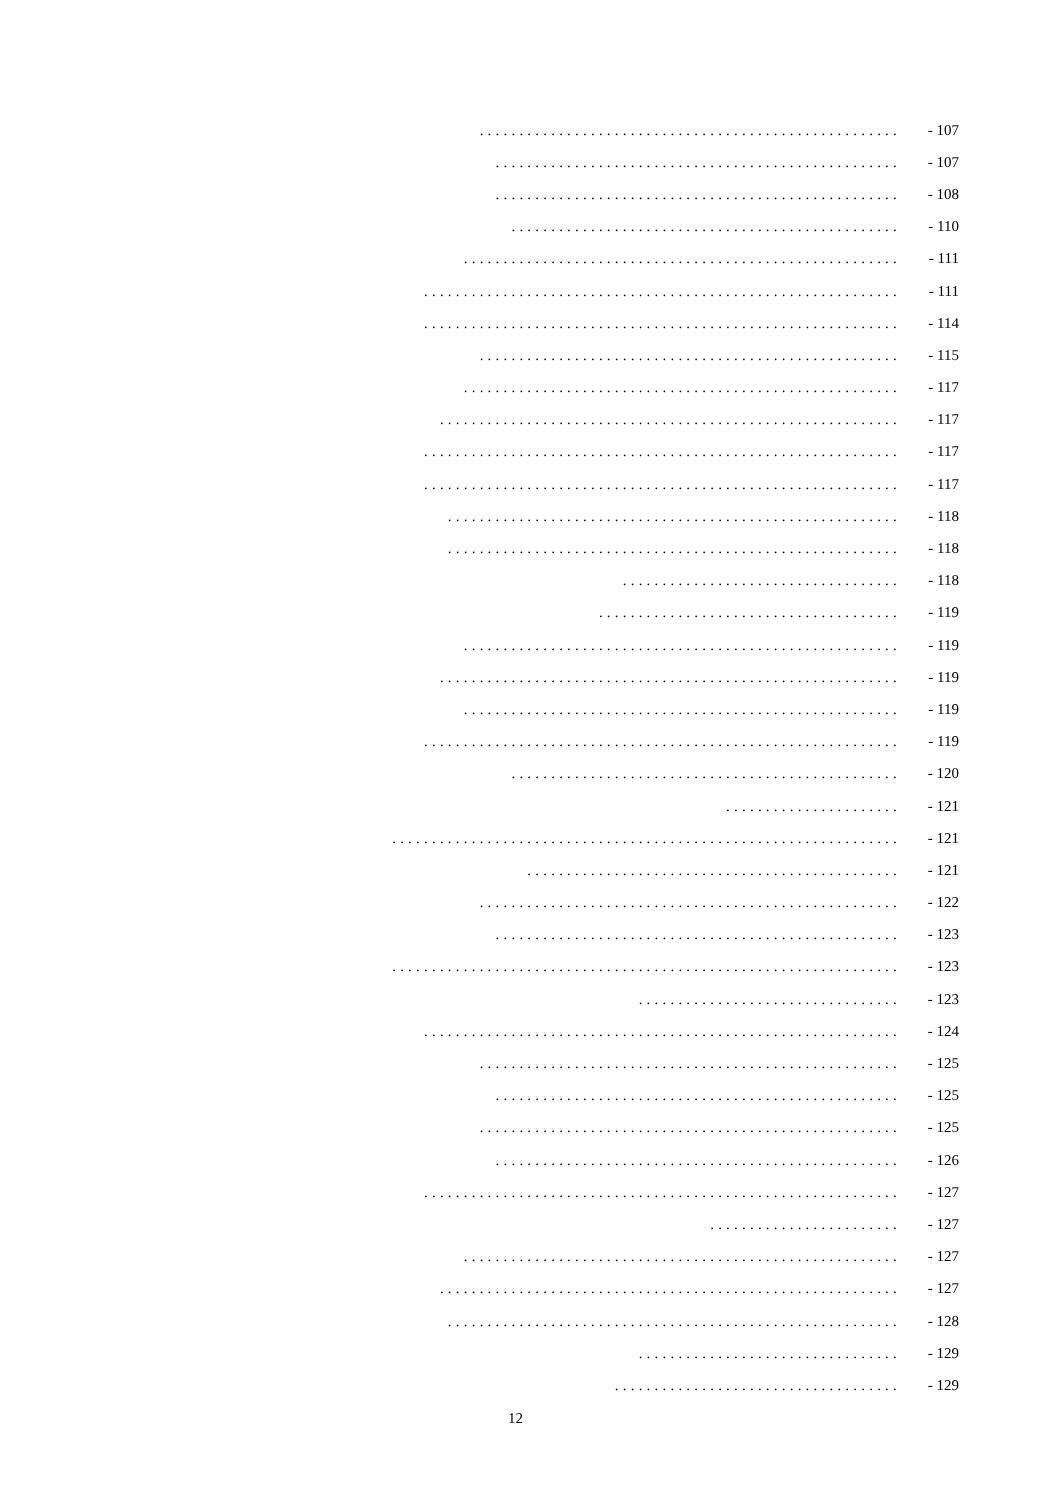..................................................... - 107
................................................... - 107
................................................... - 108
................................................. - 110
....................................................... - 111
............................................................ - 111
............................................................ - 114
..................................................... - 115
....................................................... - 117
.......................................................... - 117
............................................................ - 117
............................................................ - 117
......................................................... - 118
......................................................... - 118
................................... - 118
...................................... - 119
....................................................... - 119
.......................................................... - 119
....................................................... - 119
............................................................ - 119
................................................. - 120
...................... - 121
................................................................ - 121
............................................... - 121
..................................................... - 122
................................................... - 123
................................................................ - 123
................................. - 123
............................................................ - 124
..................................................... - 125
................................................... - 125
..................................................... - 125
................................................... - 126
............................................................ - 127
........................ - 127
....................................................... - 127
.......................................................... - 127
......................................................... - 128
................................. - 129
.................................... - 129
12